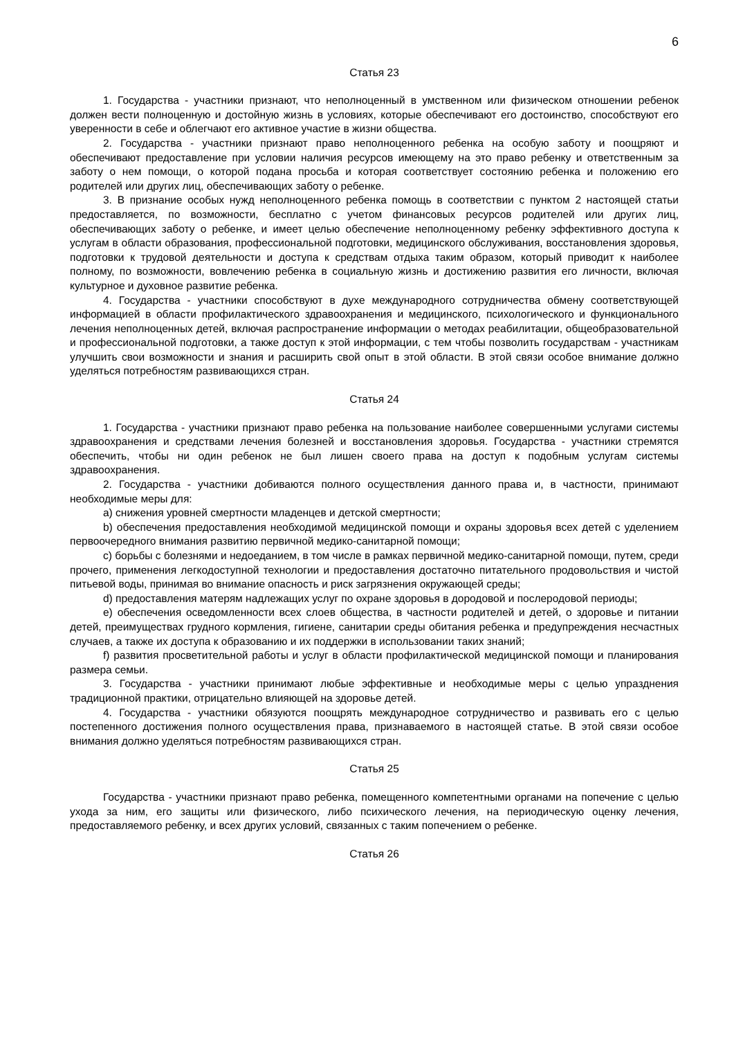6
Статья 23
1. Государства - участники признают, что неполноценный в умственном или физическом отношении ребенок должен вести полноценную и достойную жизнь в условиях, которые обеспечивают его достоинство, способствуют его уверенности в себе и облегчают его активное участие в жизни общества.
2. Государства - участники признают право неполноценного ребенка на особую заботу и поощряют и обеспечивают предоставление при условии наличия ресурсов имеющему на это право ребенку и ответственным за заботу о нем помощи, о которой подана просьба и которая соответствует состоянию ребенка и положению его родителей или других лиц, обеспечивающих заботу о ребенке.
3. В признание особых нужд неполноценного ребенка помощь в соответствии с пунктом 2 настоящей статьи предоставляется, по возможности, бесплатно с учетом финансовых ресурсов родителей или других лиц, обеспечивающих заботу о ребенке, и имеет целью обеспечение неполноценному ребенку эффективного доступа к услугам в области образования, профессиональной подготовки, медицинского обслуживания, восстановления здоровья, подготовки к трудовой деятельности и доступа к средствам отдыха таким образом, который приводит к наиболее полному, по возможности, вовлечению ребенка в социальную жизнь и достижению развития его личности, включая культурное и духовное развитие ребенка.
4. Государства - участники способствуют в духе международного сотрудничества обмену соответствующей информацией в области профилактического здравоохранения и медицинского, психологического и функционального лечения неполноценных детей, включая распространение информации о методах реабилитации, общеобразовательной и профессиональной подготовки, а также доступ к этой информации, с тем чтобы позволить государствам - участникам улучшить свои возможности и знания и расширить свой опыт в этой области. В этой связи особое внимание должно уделяться потребностям развивающихся стран.
Статья 24
1. Государства - участники признают право ребенка на пользование наиболее совершенными услугами системы здравоохранения и средствами лечения болезней и восстановления здоровья. Государства - участники стремятся обеспечить, чтобы ни один ребенок не был лишен своего права на доступ к подобным услугам системы здравоохранения.
2. Государства - участники добиваются полного осуществления данного права и, в частности, принимают необходимые меры для:
a) снижения уровней смертности младенцев и детской смертности;
b) обеспечения предоставления необходимой медицинской помощи и охраны здоровья всех детей с уделением первоочередного внимания развитию первичной медико-санитарной помощи;
c) борьбы с болезнями и недоеданием, в том числе в рамках первичной медико-санитарной помощи, путем, среди прочего, применения легкодоступной технологии и предоставления достаточно питательного продовольствия и чистой питьевой воды, принимая во внимание опасность и риск загрязнения окружающей среды;
d) предоставления матерям надлежащих услуг по охране здоровья в дородовой и послеродовой периоды;
e) обеспечения осведомленности всех слоев общества, в частности родителей и детей, о здоровье и питании детей, преимуществах грудного кормления, гигиене, санитарии среды обитания ребенка и предупреждения несчастных случаев, а также их доступа к образованию и их поддержки в использовании таких знаний;
f) развития просветительной работы и услуг в области профилактической медицинской помощи и планирования размера семьи.
3. Государства - участники принимают любые эффективные и необходимые меры с целью упразднения традиционной практики, отрицательно влияющей на здоровье детей.
4. Государства - участники обязуются поощрять международное сотрудничество и развивать его с целью постепенного достижения полного осуществления права, признаваемого в настоящей статье. В этой связи особое внимания должно уделяться потребностям развивающихся стран.
Статья 25
Государства - участники признают право ребенка, помещенного компетентными органами на попечение с целью ухода за ним, его защиты или физического, либо психического лечения, на периодическую оценку лечения, предоставляемого ребенку, и всех других условий, связанных с таким попечением о ребенке.
Статья 26